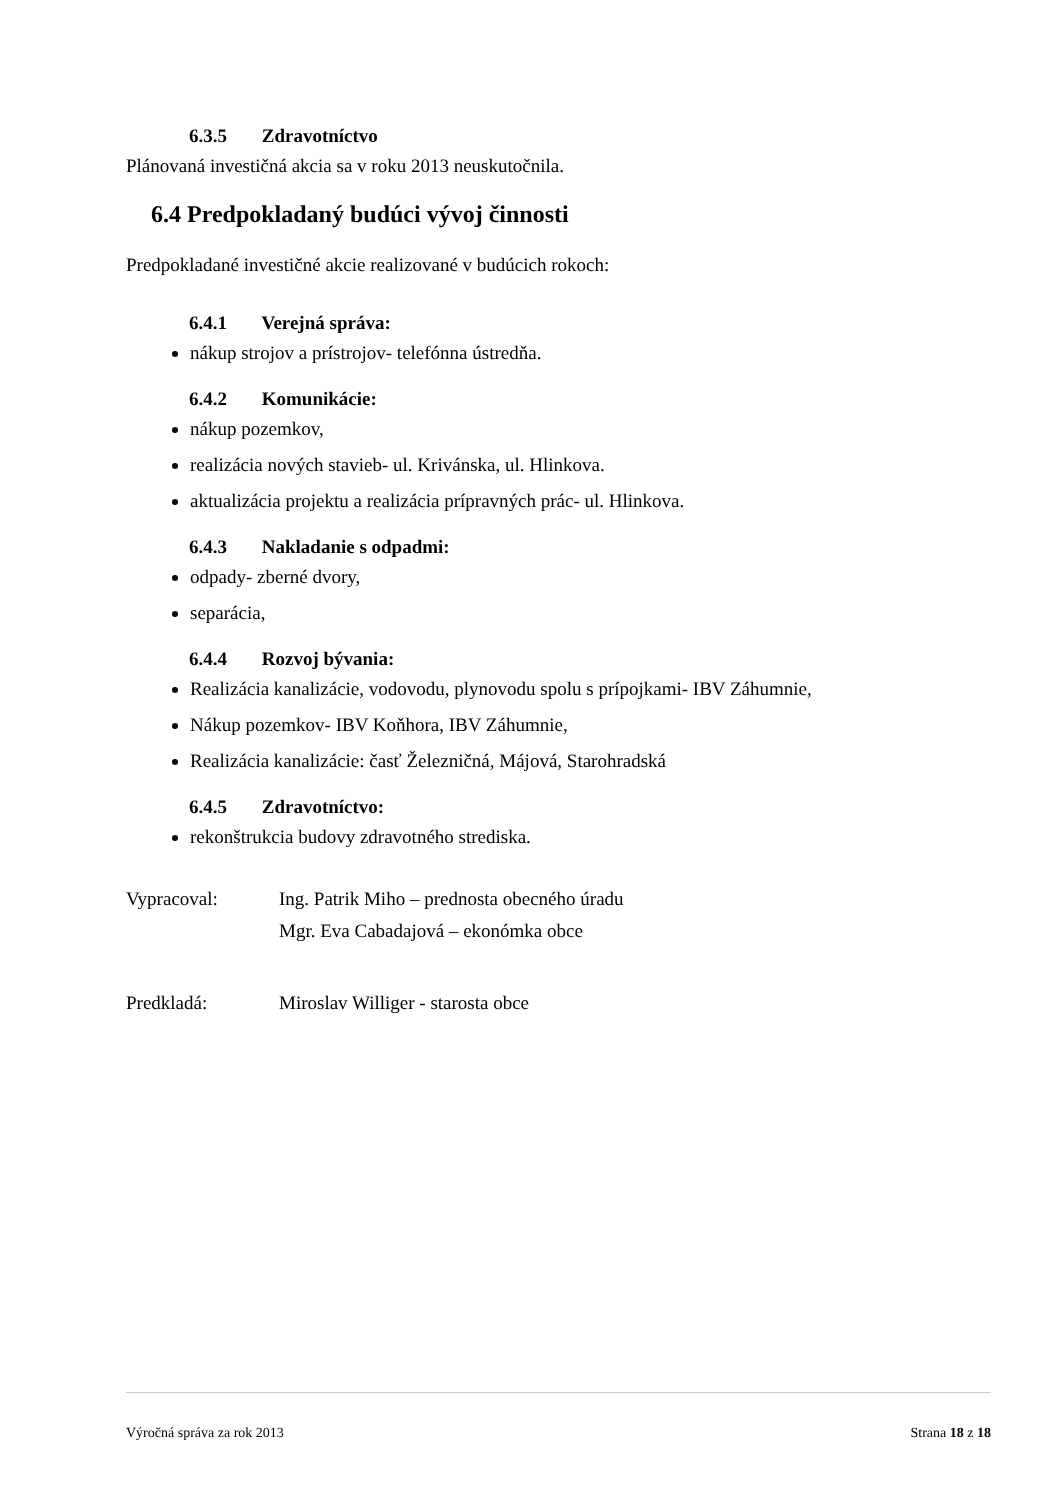6.3.5 Zdravotníctvo
Plánovaná investičná akcia sa v roku 2013 neuskutočnila.
6.4 Predpokladaný budúci vývoj činnosti
Predpokladané investičné akcie realizované v budúcich rokoch:
6.4.1 Verejná správa:
nákup strojov a prístrojov- telefónna ústredňa.
6.4.2 Komunikácie:
nákup pozemkov,
realizácia nových stavieb- ul. Krivánska, ul. Hlinkova.
aktualizácia projektu a realizácia prípravných prác- ul. Hlinkova.
6.4.3 Nakladanie s odpadmi:
odpady- zberné dvory,
separácia,
6.4.4 Rozvoj bývania:
Realizácia kanalizácie, vodovodu, plynovodu spolu s prípojkami- IBV Záhumnie,
Nákup pozemkov- IBV Koňhora, IBV Záhumnie,
Realizácia kanalizácie: časť Železničná, Májová, Starohradská
6.4.5 Zdravotníctvo:
rekonštrukcia budovy zdravotného strediska.
Vypracoval: Ing. Patrik Miho – prednosta obecného úradu
Mgr. Eva Cabadajová – ekonómka obce
Predkladá: Miroslav Williger - starosta obce
Výročná správa za rok 2013 Strana 18 z 18